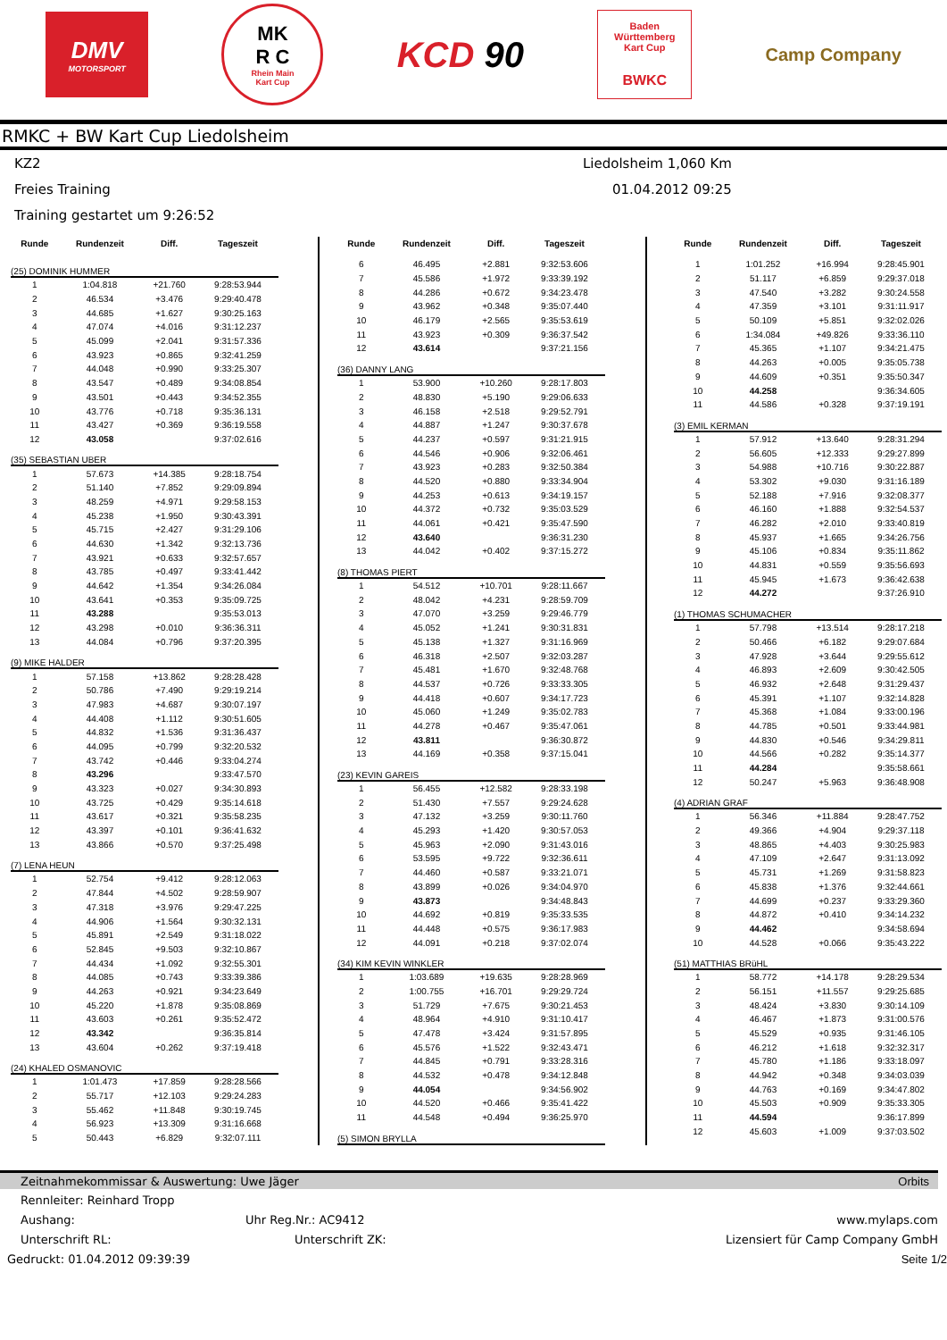DMV
MOTORSPORT
MK
R C
Rhein Main
Kart Cup
KCD 90
Baden
Württemberg
Kart Cup
BWKC
Camp Company
RMKC + BW Kart Cup Liedolsheim
KZ2
Liedolsheim 1,060 Km
Freies Training 01.04.2012 09:25
Training gestartet um 9:26:52
| Runde | Rundenzeit | Diff. | Tageszeit |
| --- | --- | --- | --- |
| (25) DOMINIK HUMMER | | | |
| 1 | 1:04.818 | +21.760 | 9:28:53.944 |
| 2 | 46.534 | +3.476 | 9:29:40.478 |
| 3 | 44.685 | +1.627 | 9:30:25.163 |
| 4 | 47.074 | +4.016 | 9:31:12.237 |
| 5 | 45.099 | +2.041 | 9:31:57.336 |
| 6 | 43.923 | +0.865 | 9:32:41.259 |
| 7 | 44.048 | +0.990 | 9:33:25.307 |
| 8 | 43.547 | +0.489 | 9:34:08.854 |
| 9 | 43.501 | +0.443 | 9:34:52.355 |
| 10 | 43.776 | +0.718 | 9:35:36.131 |
| 11 | 43.427 | +0.369 | 9:36:19.558 |
| 12 | 43.058 | | 9:37:02.616 |
| (35) SEBASTIAN UBER | | | |
| 1 | 57.673 | +14.385 | 9:28:18.754 |
| 2 | 51.140 | +7.852 | 9:29:09.894 |
| 3 | 48.259 | +4.971 | 9:29:58.153 |
| 4 | 45.238 | +1.950 | 9:30:43.391 |
| 5 | 45.715 | +2.427 | 9:31:29.106 |
| 6 | 44.630 | +1.342 | 9:32:13.736 |
| 7 | 43.921 | +0.633 | 9:32:57.657 |
| 8 | 43.785 | +0.497 | 9:33:41.442 |
| 9 | 44.642 | +1.354 | 9:34:26.084 |
| 10 | 43.641 | +0.353 | 9:35:09.725 |
| 11 | 43.288 | | 9:35:53.013 |
| 12 | 43.298 | +0.010 | 9:36:36.311 |
| 13 | 44.084 | +0.796 | 9:37:20.395 |
| (9) MIKE HALDER | | | |
| 1 | 57.158 | +13.862 | 9:28:28.428 |
| 2 | 50.786 | +7.490 | 9:29:19.214 |
| 3 | 47.983 | +4.687 | 9:30:07.197 |
| 4 | 44.408 | +1.112 | 9:30:51.605 |
| 5 | 44.832 | +1.536 | 9:31:36.437 |
| 6 | 44.095 | +0.799 | 9:32:20.532 |
| 7 | 43.742 | +0.446 | 9:33:04.274 |
| 8 | 43.296 | | 9:33:47.570 |
| 9 | 43.323 | +0.027 | 9:34:30.893 |
| 10 | 43.725 | +0.429 | 9:35:14.618 |
| 11 | 43.617 | +0.321 | 9:35:58.235 |
| 12 | 43.397 | +0.101 | 9:36:41.632 |
| 13 | 43.866 | +0.570 | 9:37:25.498 |
| (7) LENA HEUN | | | |
| 1 | 52.754 | +9.412 | 9:28:12.063 |
| 2 | 47.844 | +4.502 | 9:28:59.907 |
| 3 | 47.318 | +3.976 | 9:29:47.225 |
| 4 | 44.906 | +1.564 | 9:30:32.131 |
| 5 | 45.891 | +2.549 | 9:31:18.022 |
| 6 | 52.845 | +9.503 | 9:32:10.867 |
| 7 | 44.434 | +1.092 | 9:32:55.301 |
| 8 | 44.085 | +0.743 | 9:33:39.386 |
| 9 | 44.263 | +0.921 | 9:34:23.649 |
| 10 | 45.220 | +1.878 | 9:35:08.869 |
| 11 | 43.603 | +0.261 | 9:35:52.472 |
| 12 | 43.342 | | 9:36:35.814 |
| 13 | 43.604 | +0.262 | 9:37:19.418 |
| (24) KHALED OSMANOVIC | | | |
| 1 | 1:01.473 | +17.859 | 9:28:28.566 |
| 2 | 55.717 | +12.103 | 9:29:24.283 |
| 3 | 55.462 | +11.848 | 9:30:19.745 |
| 4 | 56.923 | +13.309 | 9:31:16.668 |
| 5 | 50.443 | +6.829 | 9:32:07.111 |
| Runde | Rundenzeit | Diff. | Tageszeit |
| --- | --- | --- | --- |
| 6 | 46.495 | +2.881 | 9:32:53.606 |
| 7 | 45.586 | +1.972 | 9:33:39.192 |
| 8 | 44.286 | +0.672 | 9:34:23.478 |
| 9 | 43.962 | +0.348 | 9:35:07.440 |
| 10 | 46.179 | +2.565 | 9:35:53.619 |
| 11 | 43.923 | +0.309 | 9:36:37.542 |
| 12 | 43.614 | | 9:37:21.156 |
| (36) DANNY LANG | | | |
| 1 | 53.900 | +10.260 | 9:28:17.803 |
| 2 | 48.830 | +5.190 | 9:29:06.633 |
| 3 | 46.158 | +2.518 | 9:29:52.791 |
| 4 | 44.887 | +1.247 | 9:30:37.678 |
| 5 | 44.237 | +0.597 | 9:31:21.915 |
| 6 | 44.546 | +0.906 | 9:32:06.461 |
| 7 | 43.923 | +0.283 | 9:32:50.384 |
| 8 | 44.520 | +0.880 | 9:33:34.904 |
| 9 | 44.253 | +0.613 | 9:34:19.157 |
| 10 | 44.372 | +0.732 | 9:35:03.529 |
| 11 | 44.061 | +0.421 | 9:35:47.590 |
| 12 | 43.640 | | 9:36:31.230 |
| 13 | 44.042 | +0.402 | 9:37:15.272 |
| (8) THOMAS PIERT | | | |
| 1 | 54.512 | +10.701 | 9:28:11.667 |
| 2 | 48.042 | +4.231 | 9:28:59.709 |
| 3 | 47.070 | +3.259 | 9:29:46.779 |
| 4 | 45.052 | +1.241 | 9:30:31.831 |
| 5 | 45.138 | +1.327 | 9:31:16.969 |
| 6 | 46.318 | +2.507 | 9:32:03.287 |
| 7 | 45.481 | +1.670 | 9:32:48.768 |
| 8 | 44.537 | +0.726 | 9:33:33.305 |
| 9 | 44.418 | +0.607 | 9:34:17.723 |
| 10 | 45.060 | +1.249 | 9:35:02.783 |
| 11 | 44.278 | +0.467 | 9:35:47.061 |
| 12 | 43.811 | | 9:36:30.872 |
| 13 | 44.169 | +0.358 | 9:37:15.041 |
| (23) KEVIN GAREIS | | | |
| 1 | 56.455 | +12.582 | 9:28:33.198 |
| 2 | 51.430 | +7.557 | 9:29:24.628 |
| 3 | 47.132 | +3.259 | 9:30:11.760 |
| 4 | 45.293 | +1.420 | 9:30:57.053 |
| 5 | 45.963 | +2.090 | 9:31:43.016 |
| 6 | 53.595 | +9.722 | 9:32:36.611 |
| 7 | 44.460 | +0.587 | 9:33:21.071 |
| 8 | 43.899 | +0.026 | 9:34:04.970 |
| 9 | 43.873 | | 9:34:48.843 |
| 10 | 44.692 | +0.819 | 9:35:33.535 |
| 11 | 44.448 | +0.575 | 9:36:17.983 |
| 12 | 44.091 | +0.218 | 9:37:02.074 |
| (34) KIM KEVIN WINKLER | | | |
| 1 | 1:03.689 | +19.635 | 9:28:28.969 |
| 2 | 1:00.755 | +16.701 | 9:29:29.724 |
| 3 | 51.729 | +7.675 | 9:30:21.453 |
| 4 | 48.964 | +4.910 | 9:31:10.417 |
| 5 | 47.478 | +3.424 | 9:31:57.895 |
| 6 | 45.576 | +1.522 | 9:32:43.471 |
| 7 | 44.845 | +0.791 | 9:33:28.316 |
| 8 | 44.532 | +0.478 | 9:34:12.848 |
| 9 | 44.054 | | 9:34:56.902 |
| 10 | 44.520 | +0.466 | 9:35:41.422 |
| 11 | 44.548 | +0.494 | 9:36:25.970 |
| (5) SIMON BRYLLA | | | |
| Runde | Rundenzeit | Diff. | Tageszeit |
| --- | --- | --- | --- |
| 1 | 1:01.252 | +16.994 | 9:28:45.901 |
| 2 | 51.117 | +6.859 | 9:29:37.018 |
| 3 | 47.540 | +3.282 | 9:30:24.558 |
| 4 | 47.359 | +3.101 | 9:31:11.917 |
| 5 | 50.109 | +5.851 | 9:32:02.026 |
| 6 | 1:34.084 | +49.826 | 9:33:36.110 |
| 7 | 45.365 | +1.107 | 9:34:21.475 |
| 8 | 44.263 | +0.005 | 9:35:05.738 |
| 9 | 44.609 | +0.351 | 9:35:50.347 |
| 10 | 44.258 | | 9:36:34.605 |
| 11 | 44.586 | +0.328 | 9:37:19.191 |
| (3) EMIL KERMAN | | | |
| 1 | 57.912 | +13.640 | 9:28:31.294 |
| 2 | 56.605 | +12.333 | 9:29:27.899 |
| 3 | 54.988 | +10.716 | 9:30:22.887 |
| 4 | 53.302 | +9.030 | 9:31:16.189 |
| 5 | 52.188 | +7.916 | 9:32:08.377 |
| 6 | 46.160 | +1.888 | 9:32:54.537 |
| 7 | 46.282 | +2.010 | 9:33:40.819 |
| 8 | 45.937 | +1.665 | 9:34:26.756 |
| 9 | 45.106 | +0.834 | 9:35:11.862 |
| 10 | 44.831 | +0.559 | 9:35:56.693 |
| 11 | 45.945 | +1.673 | 9:36:42.638 |
| 12 | 44.272 | | 9:37:26.910 |
| (1) THOMAS SCHUMACHER | | | |
| 1 | 57.798 | +13.514 | 9:28:17.218 |
| 2 | 50.466 | +6.182 | 9:29:07.684 |
| 3 | 47.928 | +3.644 | 9:29:55.612 |
| 4 | 46.893 | +2.609 | 9:30:42.505 |
| 5 | 46.932 | +2.648 | 9:31:29.437 |
| 6 | 45.391 | +1.107 | 9:32:14.828 |
| 7 | 45.368 | +1.084 | 9:33:00.196 |
| 8 | 44.785 | +0.501 | 9:33:44.981 |
| 9 | 44.830 | +0.546 | 9:34:29.811 |
| 10 | 44.566 | +0.282 | 9:35:14.377 |
| 11 | 44.284 | | 9:35:58.661 |
| 12 | 50.247 | +5.963 | 9:36:48.908 |
| (4) ADRIAN GRAF | | | |
| 1 | 56.346 | +11.884 | 9:28:47.752 |
| 2 | 49.366 | +4.904 | 9:29:37.118 |
| 3 | 48.865 | +4.403 | 9:30:25.983 |
| 4 | 47.109 | +2.647 | 9:31:13.092 |
| 5 | 45.731 | +1.269 | 9:31:58.823 |
| 6 | 45.838 | +1.376 | 9:32:44.661 |
| 7 | 44.699 | +0.237 | 9:33:29.360 |
| 8 | 44.872 | +0.410 | 9:34:14.232 |
| 9 | 44.462 | | 9:34:58.694 |
| 10 | 44.528 | +0.066 | 9:35:43.222 |
| (51) MATTHIAS BRüHL | | | |
| 1 | 58.772 | +14.178 | 9:28:29.534 |
| 2 | 56.151 | +11.557 | 9:29:25.685 |
| 3 | 48.424 | +3.830 | 9:30:14.109 |
| 4 | 46.467 | +1.873 | 9:31:00.576 |
| 5 | 45.529 | +0.935 | 9:31:46.105 |
| 6 | 46.212 | +1.618 | 9:32:32.317 |
| 7 | 45.780 | +1.186 | 9:33:18.097 |
| 8 | 44.942 | +0.348 | 9:34:03.039 |
| 9 | 44.763 | +0.169 | 9:34:47.802 |
| 10 | 45.503 | +0.909 | 9:35:33.305 |
| 11 | 44.594 | | 9:36:17.899 |
| 12 | 45.603 | +1.009 | 9:37:03.502 |
Zeitnahmekommissar & Auswertung: Uwe Jäger Orbits
Rennleiter: Reinhard Tropp
Aushang: Uhr Reg.Nr.: AC9412 www.mylaps.com
Unterschrift RL: Unterschrift ZK: Lizensiert für Camp Company GmbH
Gedruckt: 01.04.2012 09:39:39 Seite 1/2